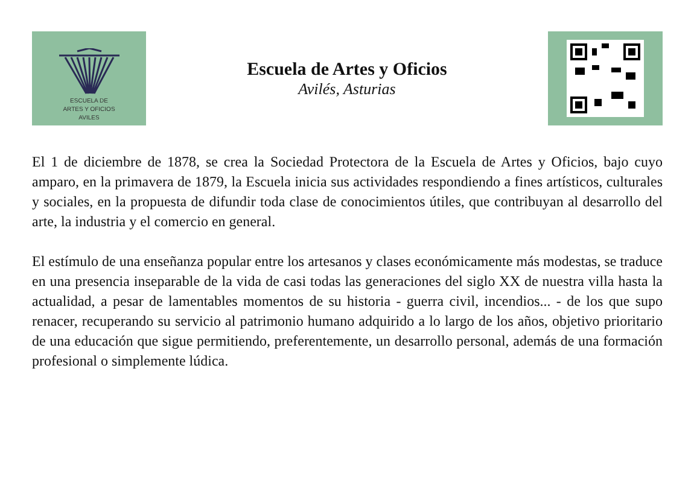ESCUELA DE
ARTES Y OFICIOS
AVILES
Escuela de Artes y Oficios
Avilés, Asturias
El 1 de diciembre de 1878, se crea la Sociedad Protectora de la Escuela de Artes y Oficios, bajo cuyo amparo, en la primavera de 1879, la Escuela inicia sus actividades respondiendo a fines artísticos, culturales y sociales, en la propuesta de difundir toda clase de conocimientos útiles, que contribuyan al desarrollo del arte, la industria y el comercio en general.
El estímulo de una enseñanza popular entre los artesanos y clases económicamente más modestas, se traduce en una presencia inseparable de la vida de casi todas las generaciones del siglo XX de nuestra villa hasta la actualidad, a pesar de lamentables momentos de su historia - guerra civil, incendios... - de los que supo renacer, recuperando su servicio al patrimonio humano adquirido a lo largo de los años, objetivo prioritario de una educación que sigue permitiendo, preferentemente, un desarrollo personal, además de una formación profesional o simplemente lúdica.